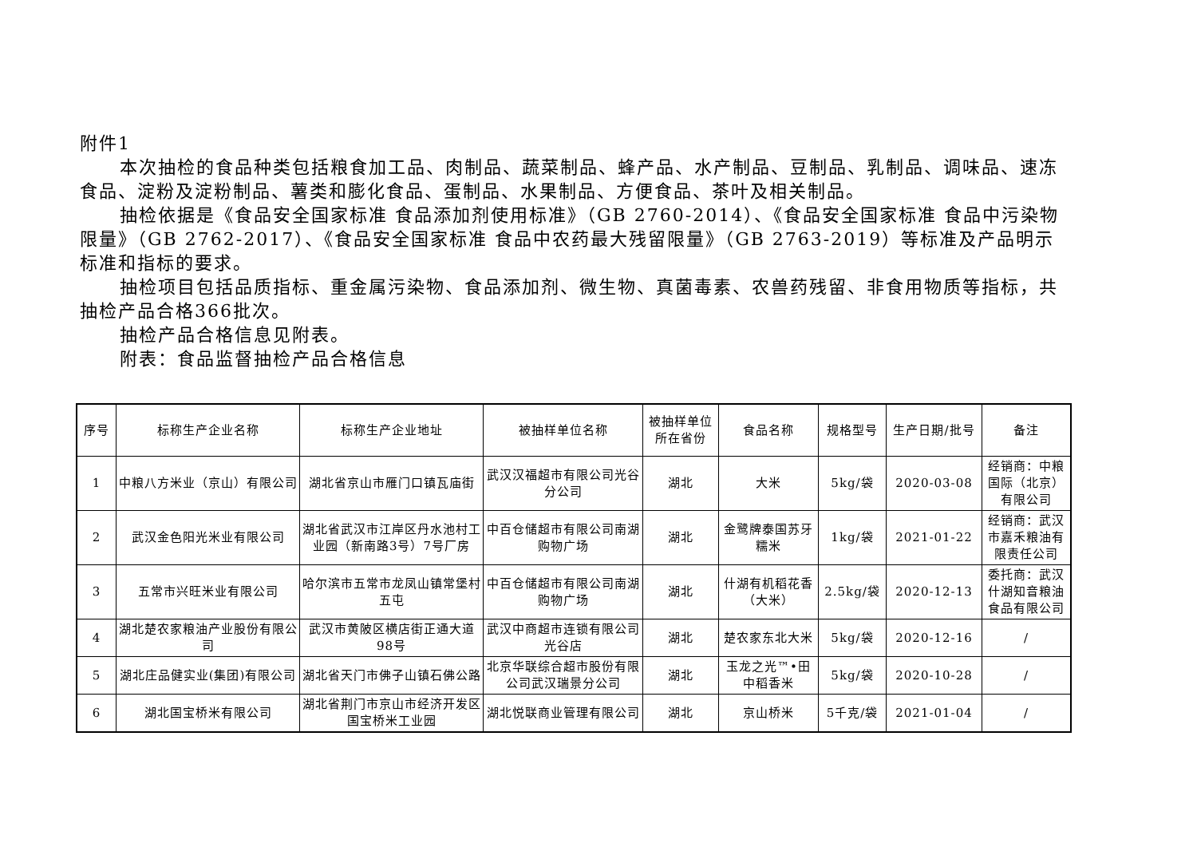附件1
本次抽检的食品种类包括粮食加工品、肉制品、蔬菜制品、蜂产品、水产制品、豆制品、乳制品、调味品、速冻食品、淀粉及淀粉制品、薯类和膨化食品、蛋制品、水果制品、方便食品、茶叶及相关制品。
抽检依据是《食品安全国家标准 食品添加剂使用标准》（GB 2760-2014）、《食品安全国家标准 食品中污染物限量》（GB 2762-2017）、《食品安全国家标准 食品中农药最大残留限量》（GB 2763-2019）等标准及产品明示标准和指标的要求。
抽检项目包括品质指标、重金属污染物、食品添加剂、微生物、真菌毒素、农兽药残留、非食用物质等指标，共抽检产品合格366批次。
抽检产品合格信息见附表。
附表：食品监督抽检产品合格信息
| 序号 | 标称生产企业名称 | 标称生产企业地址 | 被抽样单位名称 | 被抽样单位所在省份 | 食品名称 | 规格型号 | 生产日期/批号 | 备注 |
| --- | --- | --- | --- | --- | --- | --- | --- | --- |
| 1 | 中粮八方米业（京山）有限公司 | 湖北省京山市雁门口镇瓦庙街 | 武汉汉福超市有限公司光谷分公司 | 湖北 | 大米 | 5kg/袋 | 2020-03-08 | 经销商：中粮国际（北京）有限公司 |
| 2 | 武汉金色阳光米业有限公司 | 湖北省武汉市江岸区丹水池村工业园（新南路3号）7号厂房 | 中百仓储超市有限公司南湖购物广场 | 湖北 | 金鹭牌泰国苏牙糯米 | 1kg/袋 | 2021-01-22 | 经销商：武汉市嘉禾粮油有限责任公司 |
| 3 | 五常市兴旺米业有限公司 | 哈尔滨市五常市龙凤山镇常堡村五屯 | 中百仓储超市有限公司南湖购物广场 | 湖北 | 什湖有机稻花香（大米） | 2.5kg/袋 | 2020-12-13 | 委托商：武汉什湖知音粮油食品有限公司 |
| 4 | 湖北楚农家粮油产业股份有限公司 | 武汉市黄陂区横店街正通大道98号 | 武汉中商超市连锁有限公司光谷店 | 湖北 | 楚农家东北大米 | 5kg/袋 | 2020-12-16 | / |
| 5 | 湖北庄品健实业(集团)有限公司 | 湖北省天门市佛子山镇石佛公路 | 北京华联综合超市股份有限公司武汉瑞景分公司 | 湖北 | 玉龙之光™•田中稻香米 | 5kg/袋 | 2020-10-28 | / |
| 6 | 湖北国宝桥米有限公司 | 湖北省荆门市京山市经济开发区国宝桥米工业园 | 湖北悦联商业管理有限公司 | 湖北 | 京山桥米 | 5千克/袋 | 2021-01-04 | / |